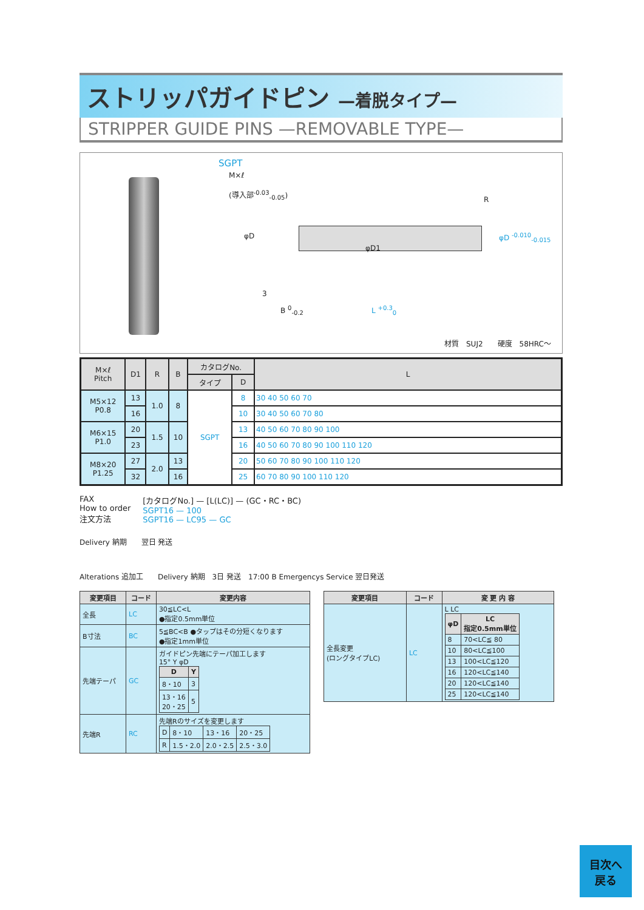ストリッパガイドピン —着脱タイプ—
STRIPPER GUIDE PINS —REMOVABLE TYPE—
SGPT
M×ℓ
(導入部<sup>-0.03</sup><sub>-0.05</sub>)
φD
φD1
R
φD <sup>-0.010</sup><sub>-0.015</sub>
3
B <sup>0</sup><sub>-0.2</sub> L <sup>+0.3</sup><sub>0</sub>
材質　SUJ2　　硬度　58HRC～
| M×ℓ Pitch | D1 | R | B | カタログNo. | | L |
| --- | --- | --- | --- | --- | --- | --- |
| | | | | タイプ | D | |
| M5×12 P0.8 | 13 | 1.0 | 8 | SGPT | 8 | 30 40 50 60 70 |
| | 16 | | | | 10 | 30 40 50 60 70 80 |
| M6×15 P1.0 | 20 | 1.5 | 10 | | 13 | 40 50 60 70 80 90 100 |
| | 23 | | | | 16 | 40 50 60 70 80 90 100 110 120 |
| M8×20 P1.25 | 27 | 2.0 | 13 | | 20 | 50 60 70 80 90 100 110 120 |
| | 32 | | 16 | | 25 | 60 70 80 90 100 110 120 |
FAX
How to order
注文方法
[カタログNo.] — [L(LC)] — (GC・RC・BC)
SGPT16 — 100
SGPT16 — LC95 — GC
Delivery 納期　　翌日 発送
Alterations 追加工　　Delivery 納期　3日 発送　17:00 B Emergencys Service 翌日発送
| 変更項目 | コード | 変更内容 |
| --- | --- | --- |
| 全長 | LC | 30≦LC<L ●指定0.5mm単位 |
| B寸法 | BC | 5≦BC<B ●タップはその分短くなります ●指定1mm単位 |
| 先端テーパ | GC | ガイドピン先端にテーパ加工します 15° Y φD / D / Y / / --- / --- / / 8・10 / 3 / / 13・16 20・25 / 5 / |
| 先端R | RC | 先端Rのサイズを変更します / D / 8・10 / 13・16 / 20・25 / / R / 1.5・2.0 / 2.0・2.5 / 2.5・3.0 / |
| 変更項目 | コード | 変 更 内 容 |
| --- | --- | --- |
| 全長変更 (ロングタイプLC) | LC | L LC / φD / LC 指定0.5mm単位 / / --- / --- / / 8 / 70<LC≦ 80 / / 10 / 80<LC≦100 / / 13 / 100<LC≦120 / / 16 / 120<LC≦140 / / 20 / 120<LC≦140 / / 25 / 120<LC≦140 / |
目次へ
戻る